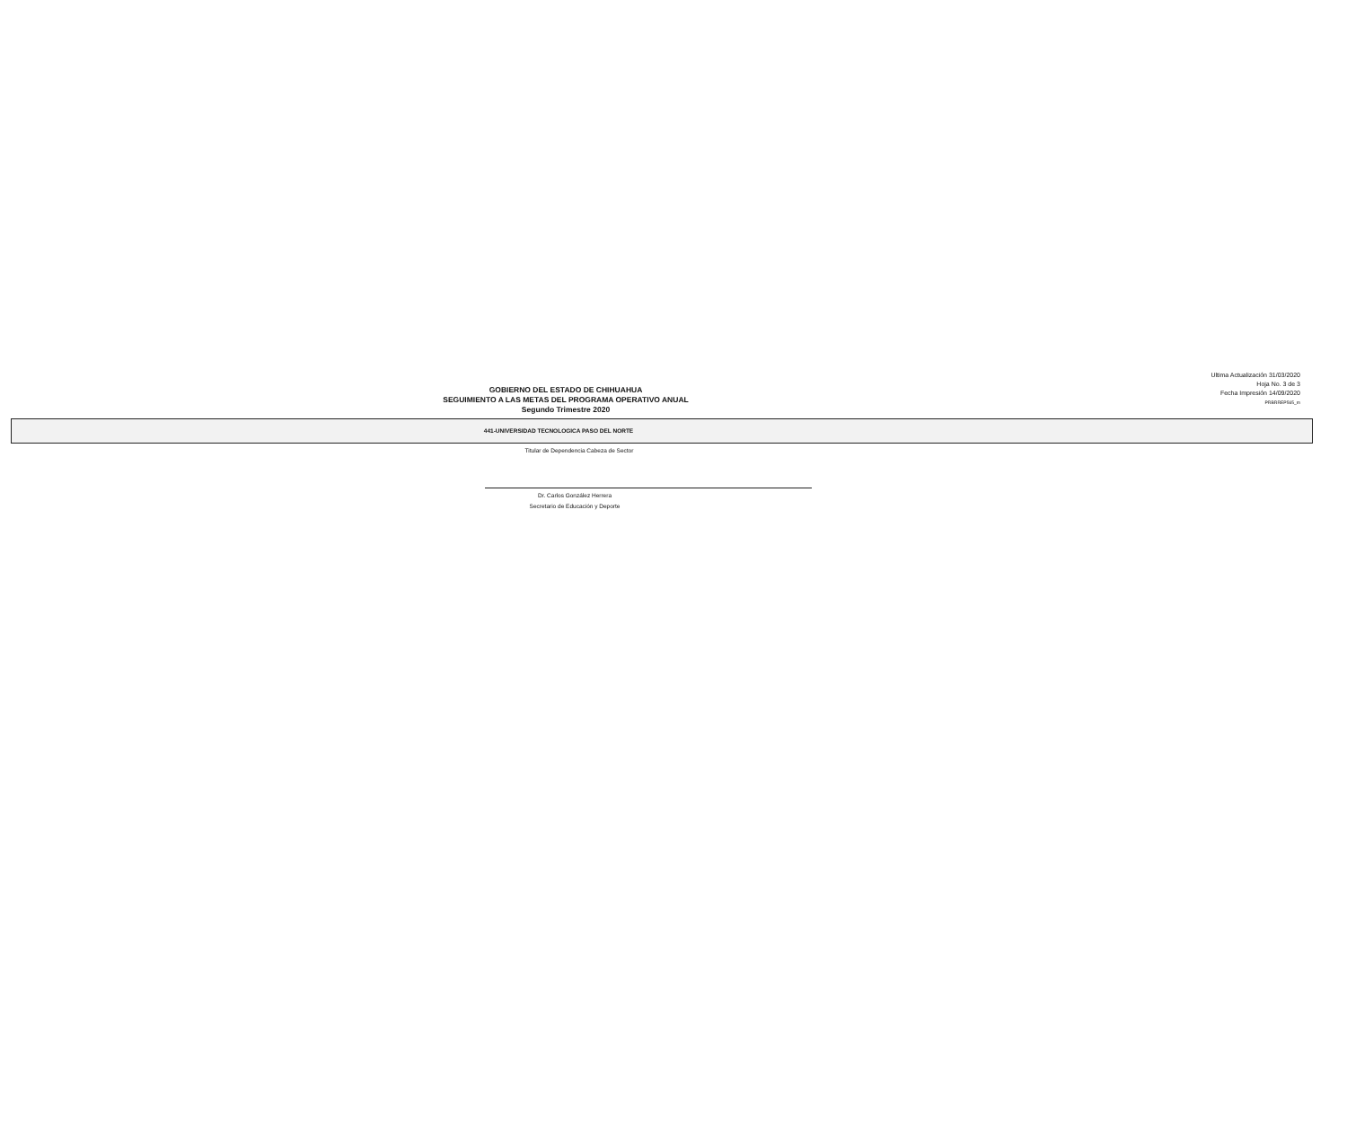Ultima Actualización 31/03/2020
Hoja No. 3 de 3
Fecha Impresión 14/09/2020
PRBRREP565_m
GOBIERNO DEL ESTADO DE CHIHUAHUA
SEGUIMIENTO A LAS METAS DEL PROGRAMA OPERATIVO ANUAL
Segundo Trimestre 2020
441-UNIVERSIDAD TECNOLOGICA PASO DEL NORTE
Titular de Dependencia Cabeza de Sector
Dr. Carlos González Herrera
Secretario de Educación y Deporte